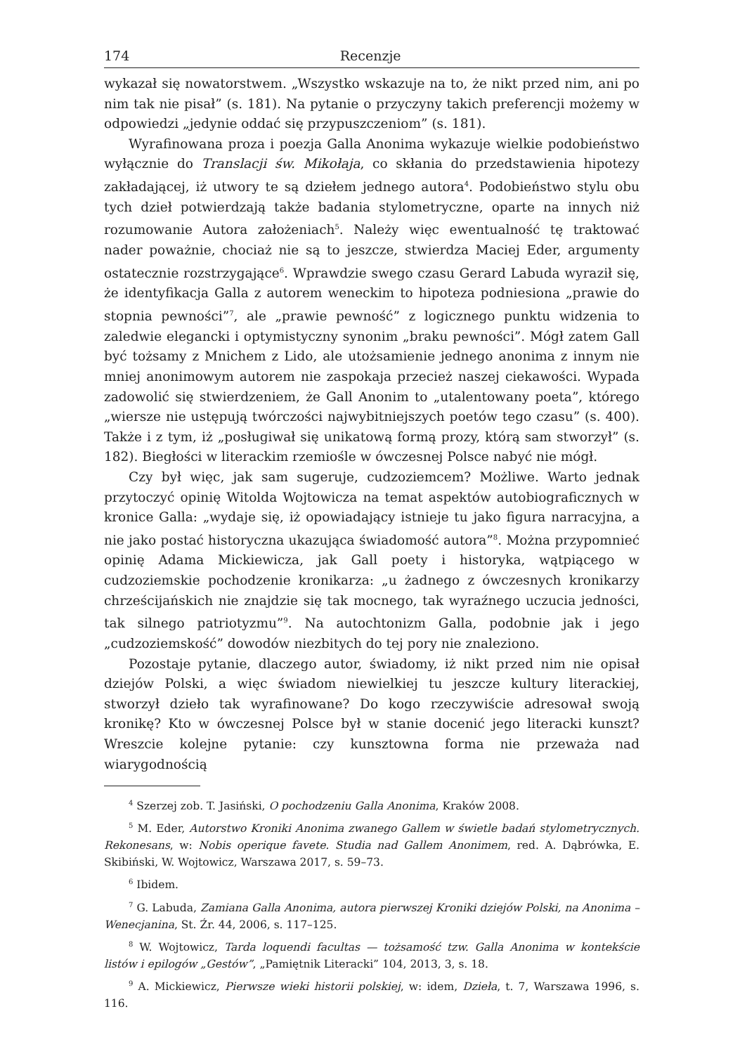174 Recenzje
wykazał się nowatorstwem. „Wszystko wskazuje na to, że nikt przed nim, ani po nim tak nie pisał” (s. 181). Na pytanie o przyczyny takich preferencji możemy w odpowiedzi „jedynie oddać się przypuszczeniom” (s. 181).
Wyrafinowana proza i poezja Galla Anonima wykazuje wielkie podobieństwo wyłącznie do Translacji św. Mikołaja, co skłania do przedstawienia hipotezy zakładającej, iż utwory te są dziełem jednego autora<sup>4</sup>. Podobieństwo stylu obu tych dzieł potwierdzają także badania stylometryczne, oparte na innych niż rozumowanie Autora założeniach<sup>5</sup>. Należy więc ewentualność tę traktować nader poważnie, chociaż nie są to jeszcze, stwierdza Maciej Eder, argumenty ostatecznie rozstrzygające<sup>6</sup>. Wprawdzie swego czasu Gerard Labuda wyraził się, że identyfikacja Galla z autorem weneckim to hipoteza podniesiona „prawie do stopnia pewności”<sup>7</sup>, ale „prawie pewność” z logicznego punktu widzenia to zaledwie elegancki i optymistyczny synonim „braku pewności”. Mógł zatem Gall być tożsamy z Mnichem z Lido, ale utożsamienie jednego anonima z innym nie mniej anonimowym autorem nie zaspokaja przecież naszej ciekawości. Wypada zadowolić się stwierdzeniem, że Gall Anonim to „utalentowany poeta”, którego „wiersze nie ustępują twórczości najwybitniejszych poetów tego czasu” (s. 400). Także i z tym, iż „posługiwał się unikatową formą prozy, którą sam stworzył” (s. 182). Biegłości w literackim rzemiośle w ówczesnej Polsce nabyć nie mógł.
Czy był więc, jak sam sugeruje, cudzoziemcem? Możliwe. Warto jednak przytoczyć opinię Witolda Wojtowicza na temat aspektów autobiograficznych w kronice Galla: „wydaje się, iż opowiadający istnieje tu jako figura narracyjna, a nie jako postać historyczna ukazująca świadomość autora”<sup>8</sup>. Można przypomnieć opinię Adama Mickiewicza, jak Gall poety i historyka, wątpiącego w cudzoziemskie pochodzenie kronikarza: „u żadnego z ówczesnych kronikarzy chrześcijańskich nie znajdzie się tak mocnego, tak wyraźnego uczucia jedności, tak silnego patriotyzmu”<sup>9</sup>. Na autochtonizm Galla, podobnie jak i jego „cudzoziemskość” dowodów niezbitych do tej pory nie znaleziono.
Pozostaje pytanie, dlaczego autor, świadomy, iż nikt przed nim nie opisał dziejów Polski, a więc świadom niewielkiej tu jeszcze kultury literackiej, stworzył dzieło tak wyrafinowane? Do kogo rzeczywiście adresował swoją kronikę? Kto w ówczesnej Polsce był w stanie docenić jego literacki kunszt? Wreszcie kolejne pytanie: czy kunsztowna forma nie przeważa nad wiarygodnością
<sup>4</sup> Szerzej zob. T. Jasiński, O pochodzeniu Galla Anonima, Kraków 2008.
<sup>5</sup> M. Eder, Autorstwo Kroniki Anonima zwanego Gallem w świetle badań stylometrycznych. Rekonesans, w: Nobis operique favete. Studia nad Gallem Anonimem, red. A. Dąbrówka, E. Skibiński, W. Wojtowicz, Warszawa 2017, s. 59–73.
<sup>6</sup> Ibidem.
<sup>7</sup> G. Labuda, Zamiana Galla Anonima, autora pierwszej Kroniki dziejów Polski, na Anonima –Wenecjanina, St. Źr. 44, 2006, s. 117–125.
<sup>8</sup> W. Wojtowicz, Tarda loquendi facultas — tożsamość tzw. Galla Anonima w kontekście listów i epilogów „Gestów”, „Pamiętnik Literacki” 104, 2013, 3, s. 18.
<sup>9</sup> A. Mickiewicz, Pierwsze wieki historii polskiej, w: idem, Dzieła, t. 7, Warszawa 1996, s. 116.